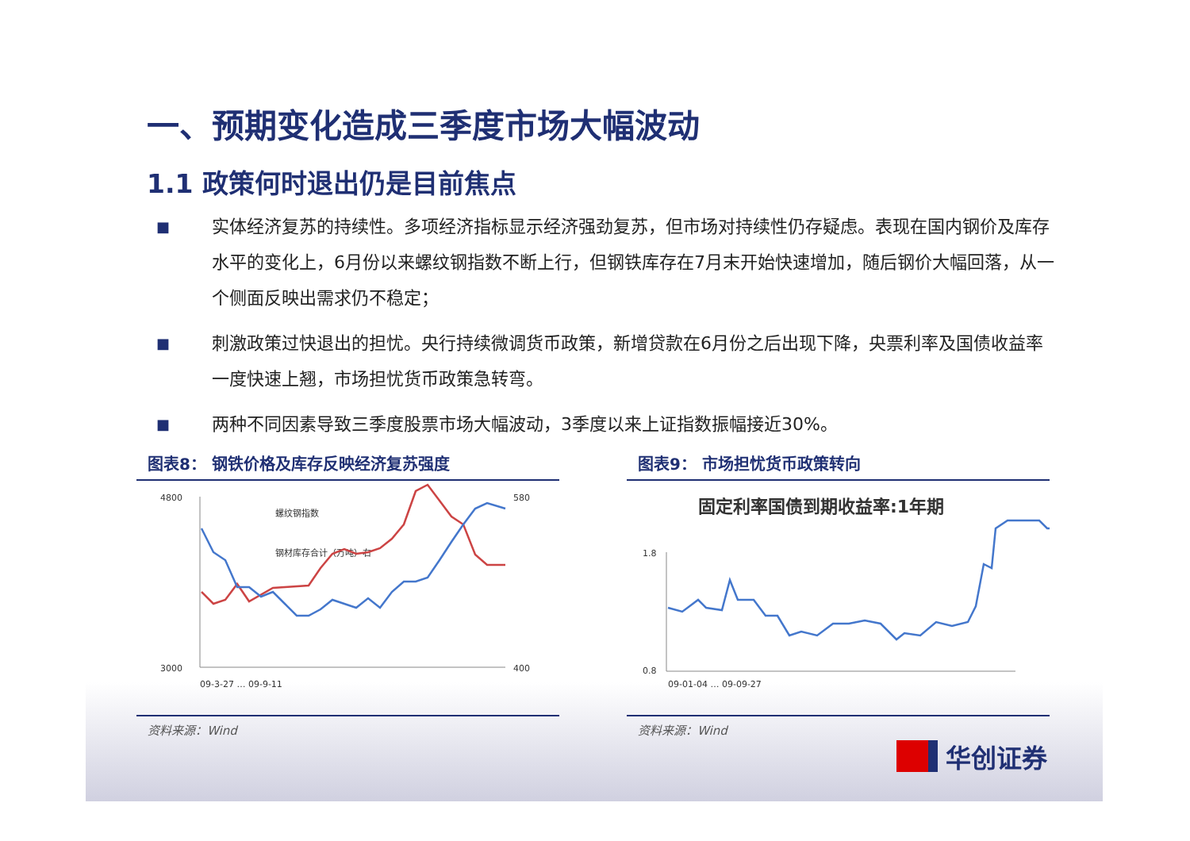一、预期变化造成三季度市场大幅波动
1.1 政策何时退出仍是目前焦点
■
实体经济复苏的持续性。多项经济指标显示经济强劲复苏，但市场对持续性仍存疑虑。表现在国内钢价及库存水平的变化上，6月份以来螺纹钢指数不断上行，但钢铁库存在7月末开始快速增加，随后钢价大幅回落，从一个侧面反映出需求仍不稳定；
■
刺激政策过快退出的担忧。央行持续微调货币政策，新增贷款在6月份之后出现下降，央票利率及国债收益率一度快速上翘，市场担忧货币政策急转弯。
■
两种不同因素导致三季度股票市场大幅波动，3季度以来上证指数振幅接近30%。
图表8： 钢铁价格及库存反映经济复苏强度
4800
3000
580
400
螺纹钢指数
钢材库存合计（万吨）右
09-3-27 … 09-9-11
资料来源：Wind
图表9： 市场担忧货币政策转向
固定利率国债到期收益率:1年期
1.8
0.8
09-01-04 … 09-09-27
资料来源：Wind
华创证券